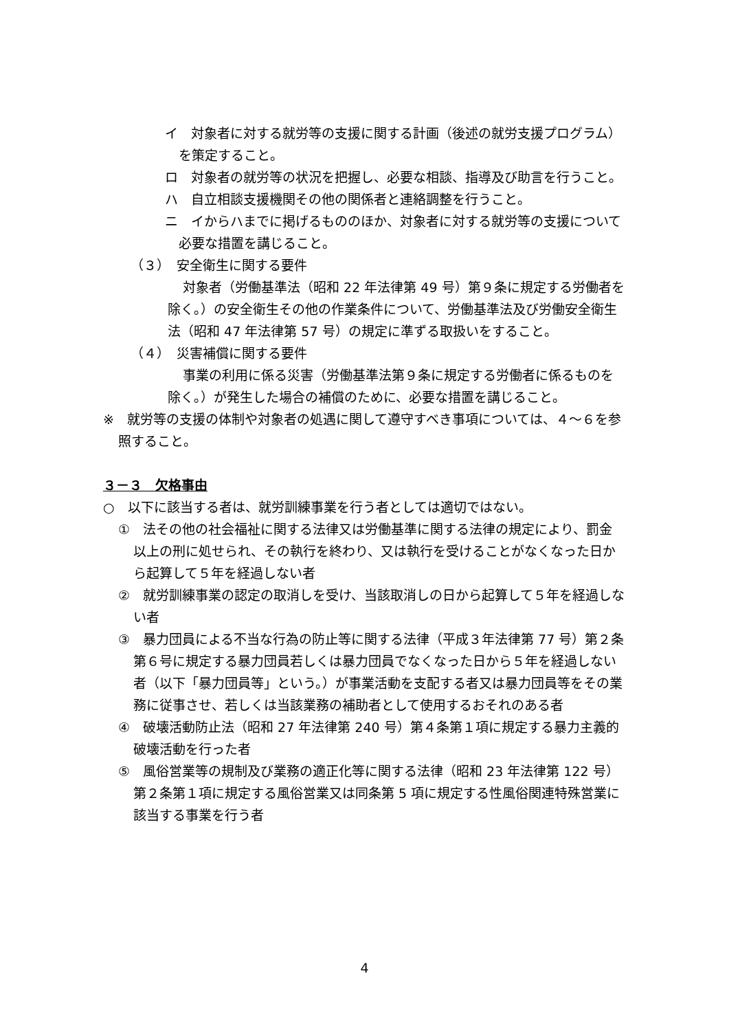イ　対象者に対する就労等の支援に関する計画（後述の就労支援プログラム）を策定すること。
ロ　対象者の就労等の状況を把握し、必要な相談、指導及び助言を行うこと。
ハ　自立相談支援機関その他の関係者と連絡調整を行うこと。
ニ　イからハまでに掲げるもののほか、対象者に対する就労等の支援について必要な措置を講じること。
（３）　安全衛生に関する要件
対象者（労働基準法（昭和 22 年法律第 49 号）第９条に規定する労働者を除く。）の安全衛生その他の作業条件について、労働基準法及び労働安全衛生法（昭和 47 年法律第 57 号）の規定に準ずる取扱いをすること。
（４）　災害補償に関する要件
事業の利用に係る災害（労働基準法第９条に規定する労働者に係るものを除く。）が発生した場合の補償のために、必要な措置を講じること。
※　就労等の支援の体制や対象者の処遇に関して遵守すべき事項については、４～６を参照すること。
３－３　欠格事由
○　以下に該当する者は、就労訓練事業を行う者としては適切ではない。
①　法その他の社会福祉に関する法律又は労働基準に関する法律の規定により、罰金以上の刑に処せられ、その執行を終わり、又は執行を受けることがなくなった日から起算して５年を経過しない者
②　就労訓練事業の認定の取消しを受け、当該取消しの日から起算して５年を経過しない者
③　暴力団員による不当な行為の防止等に関する法律（平成３年法律第 77 号）第２条第６号に規定する暴力団員若しくは暴力団員でなくなった日から５年を経過しない者（以下「暴力団員等」という。）が事業活動を支配する者又は暴力団員等をその業務に従事させ、若しくは当該業務の補助者として使用するおそれのある者
④　破壊活動防止法（昭和 27 年法律第 240 号）第４条第１項に規定する暴力主義的破壊活動を行った者
⑤　風俗営業等の規制及び業務の適正化等に関する法律（昭和 23 年法律第 122 号）第２条第１項に規定する風俗営業又は同条第 5 項に規定する性風俗関連特殊営業に該当する事業を行う者
4